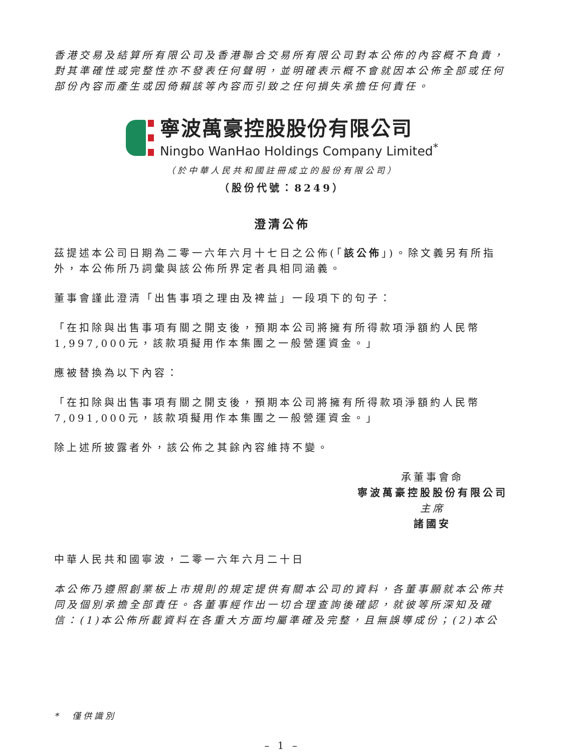香港交易及結算所有限公司及香港聯合交易所有限公司對本公佈的內容概不負責，對其準確性或完整性亦不發表任何聲明，並明確表示概不會就因本公佈全部或任何部份內容而產生或因倚賴該等內容而引致之任何損失承擔任何責任。
寧波萬豪控股股份有限公司
Ningbo WanHao Holdings Company Limited<sup>*</sup>
（於中華人民共和國註冊成立的股份有限公司）
（股份代號：8249）
澄清公佈
茲提述本公司日期為二零一六年六月十七日之公佈(「該公佈」)。除文義另有所指外，本公佈所乃詞彙與該公佈所界定者具相同涵義。
董事會謹此澄清「出售事項之理由及裨益」一段項下的句子：
「在扣除與出售事項有關之開支後，預期本公司將擁有所得款項淨額約人民幣1,997,000元，該款項擬用作本集團之一般營運資金。」
應被替換為以下內容：
「在扣除與出售事項有關之開支後，預期本公司將擁有所得款項淨額約人民幣7,091,000元，該款項擬用作本集團之一般營運資金。」
除上述所披露者外，該公佈之其餘內容維持不變。
承董事會命
寧波萬豪控股股份有限公司
主席
諸國安
中華人民共和國寧波，二零一六年六月二十日
本公佈乃遵照創業板上市規則的規定提供有關本公司的資料，各董事願就本公佈共同及個別承擔全部責任。各董事經作出一切合理查詢後確認，就彼等所深知及確信：(1)本公佈所載資料在各重大方面均屬準確及完整，且無誤導成份；(2)本公
*　僅供識別
– 1 –